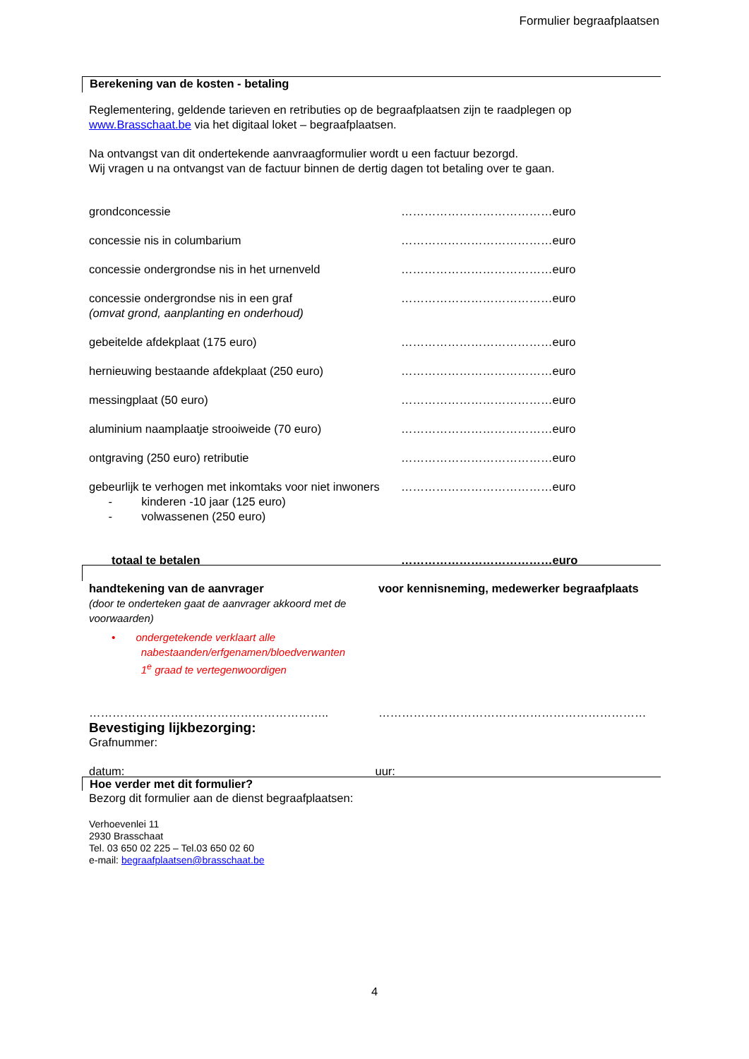Formulier begraafplaatsen
Berekening van de kosten - betaling
Reglementering, geldende tarieven en retributies op de begraafplaatsen zijn te raadplegen op
www.Brasschaat.be via het digitaal loket – begraafplaatsen.
Na ontvangst van dit ondertekende aanvraagformulier wordt u een factuur bezorgd.
Wij vragen u na ontvangst van de factuur binnen de dertig dagen tot betaling over te gaan.
| grondconcessie | …………………………………euro |
| concessie nis in columbarium | …………………………………euro |
| concessie ondergrondse nis in het urnenveld | …………………………………euro |
| concessie ondergrondse nis in een graf (omvat grond, aanplanting en onderhoud) | …………………………………euro |
| gebeitelde afdekplaat (175 euro) | …………………………………euro |
| hernieuwing bestaande afdekplaat (250 euro) | …………………………………euro |
| messingplaat (50 euro) | …………………………………euro |
| aluminium naamplaatje strooiweide (70 euro) | …………………………………euro |
| ontgraving (250 euro) retributie | …………………………………euro |
| gebeurlijk te verhogen met inkomtaks voor niet inwoners - kinderen -10 jaar (125 euro) - volwassenen (250 euro) | …………………………………euro |
| totaal te betalen | …………………………………euro |
| handtekening van de aanvrager (door te onderteken gaat de aanvrager akkoord met de voorwaarden) • ondergetekende verklaart alle nabestaanden/erfgenamen/bloedverwanten 1<sup>e</sup> graad te vertegenwoordigen | voor kennisneming, medewerker begraafplaats |
| …………………………………………………….. | …………………………………………………………… |
Bevestiging lijkbezorging:
Grafnummer:
datum: uur:
Hoe verder met dit formulier?
Bezorg dit formulier aan de dienst begraafplaatsen:
Verhoevenlei 11
2930 Brasschaat
Tel. 03 650 02 225 – Tel.03 650 02 60
e-mail: begraafplaatsen@brasschaat.be
4